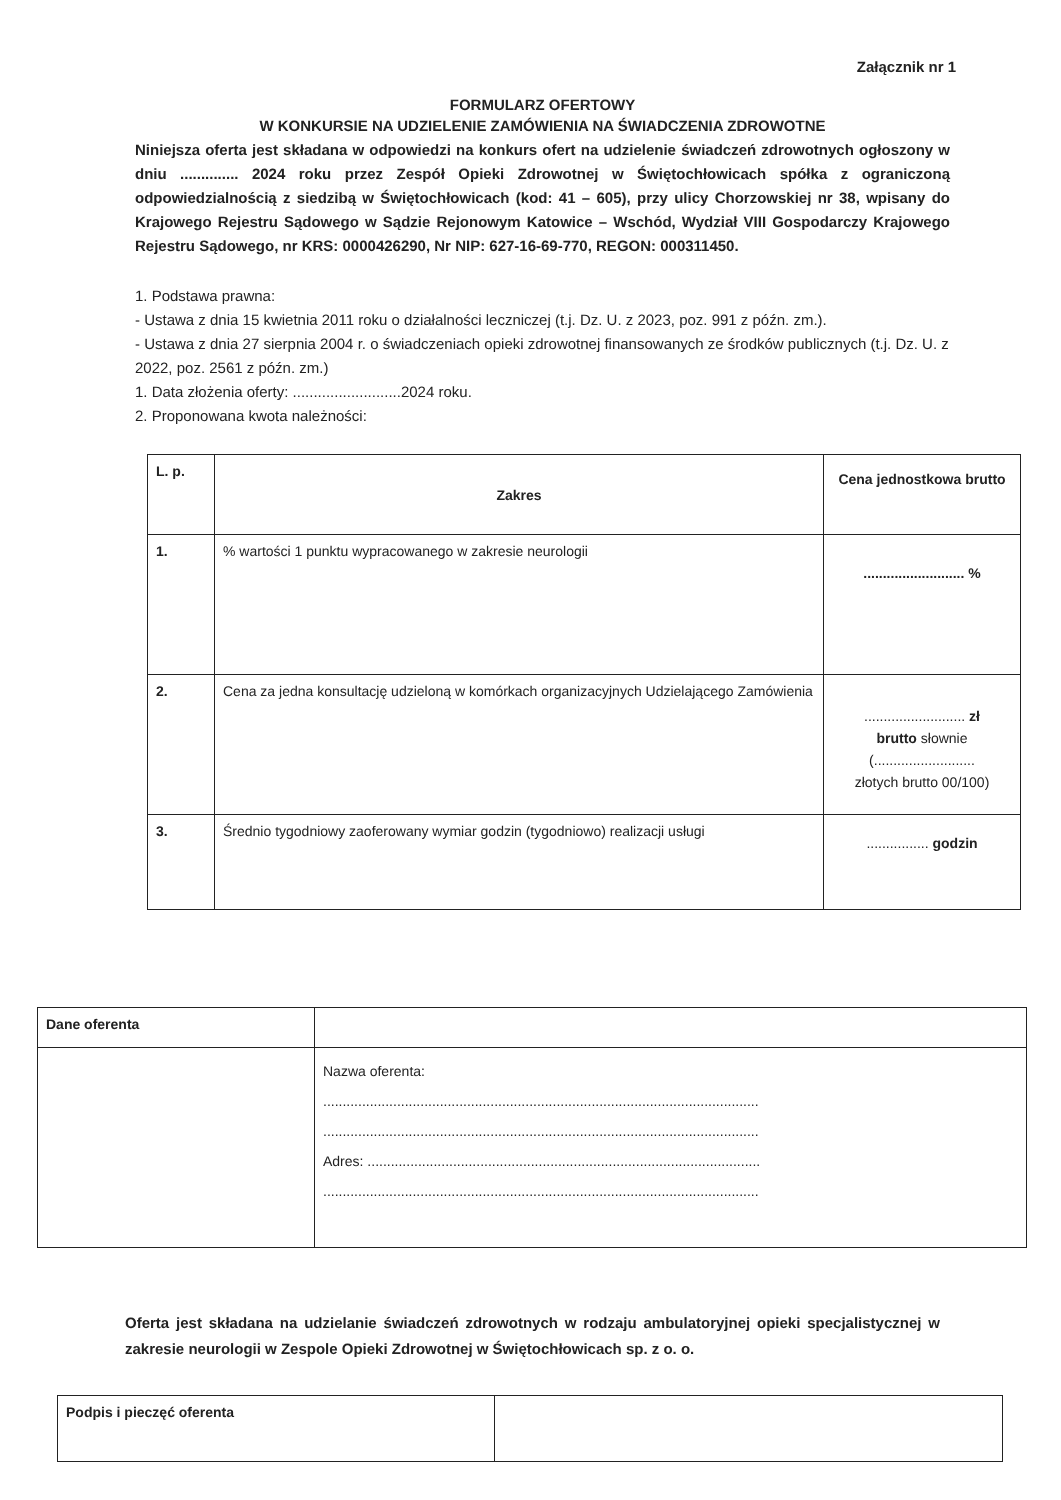Załącznik nr 1
FORMULARZ OFERTOWY
W KONKURSIE NA UDZIELENIE ZAMÓWIENIA NA ŚWIADCZENIA ZDROWOTNE
Niniejsza oferta jest składana w odpowiedzi na konkurs ofert na udzielenie świadczeń zdrowotnych ogłoszony w dniu .............. 2024 roku przez Zespół Opieki Zdrowotnej w Świętochłowicach spółka z ograniczoną odpowiedzialnością z siedzibą w Świętochłowicach (kod: 41 – 605), przy ulicy Chorzowskiej nr 38, wpisany do Krajowego Rejestru Sądowego w Sądzie Rejonowym Katowice – Wschód, Wydział VIII Gospodarczy Krajowego Rejestru Sądowego, nr KRS: 0000426290, Nr NIP: 627-16-69-770, REGON: 000311450.
1. Podstawa prawna:
- Ustawa z dnia 15 kwietnia 2011 roku o działalności leczniczej (t.j. Dz. U. z 2023, poz. 991 z późn. zm.).
- Ustawa z dnia 27 sierpnia 2004 r. o świadczeniach opieki zdrowotnej finansowanych ze środków publicznych (t.j. Dz. U. z 2022, poz. 2561 z późn. zm.)
1. Data złożenia oferty: ..........................2024 roku.
2. Proponowana kwota należności:
| L. p. | Zakres | Cena jednostkowa brutto |
| --- | --- | --- |
| 1. | % wartości 1 punktu wypracowanego w zakresie neurologii | .......................... % |
| 2. | Cena za jedna konsultację udzieloną w komórkach organizacyjnych Udzielającego Zamówienia | .......................... zł brutto słownie (.......................... złotych brutto 00/100) |
| 3. | Średnio tygodniowy zaoferowany wymiar godzin (tygodniowo) realizacji usługi | ................ godzin |
| Dane oferenta | |
| | Nazwa oferenta: ................................................................................................................ ................................................................................................................ Adres: ..................................................................................................... ................................................................................................................ |
Oferta jest składana na udzielanie świadczeń zdrowotnych w rodzaju ambulatoryjnej opieki specjalistycznej w zakresie neurologii w Zespole Opieki Zdrowotnej w Świętochłowicach sp. z o. o.
| Podpis i pieczęć oferenta | |